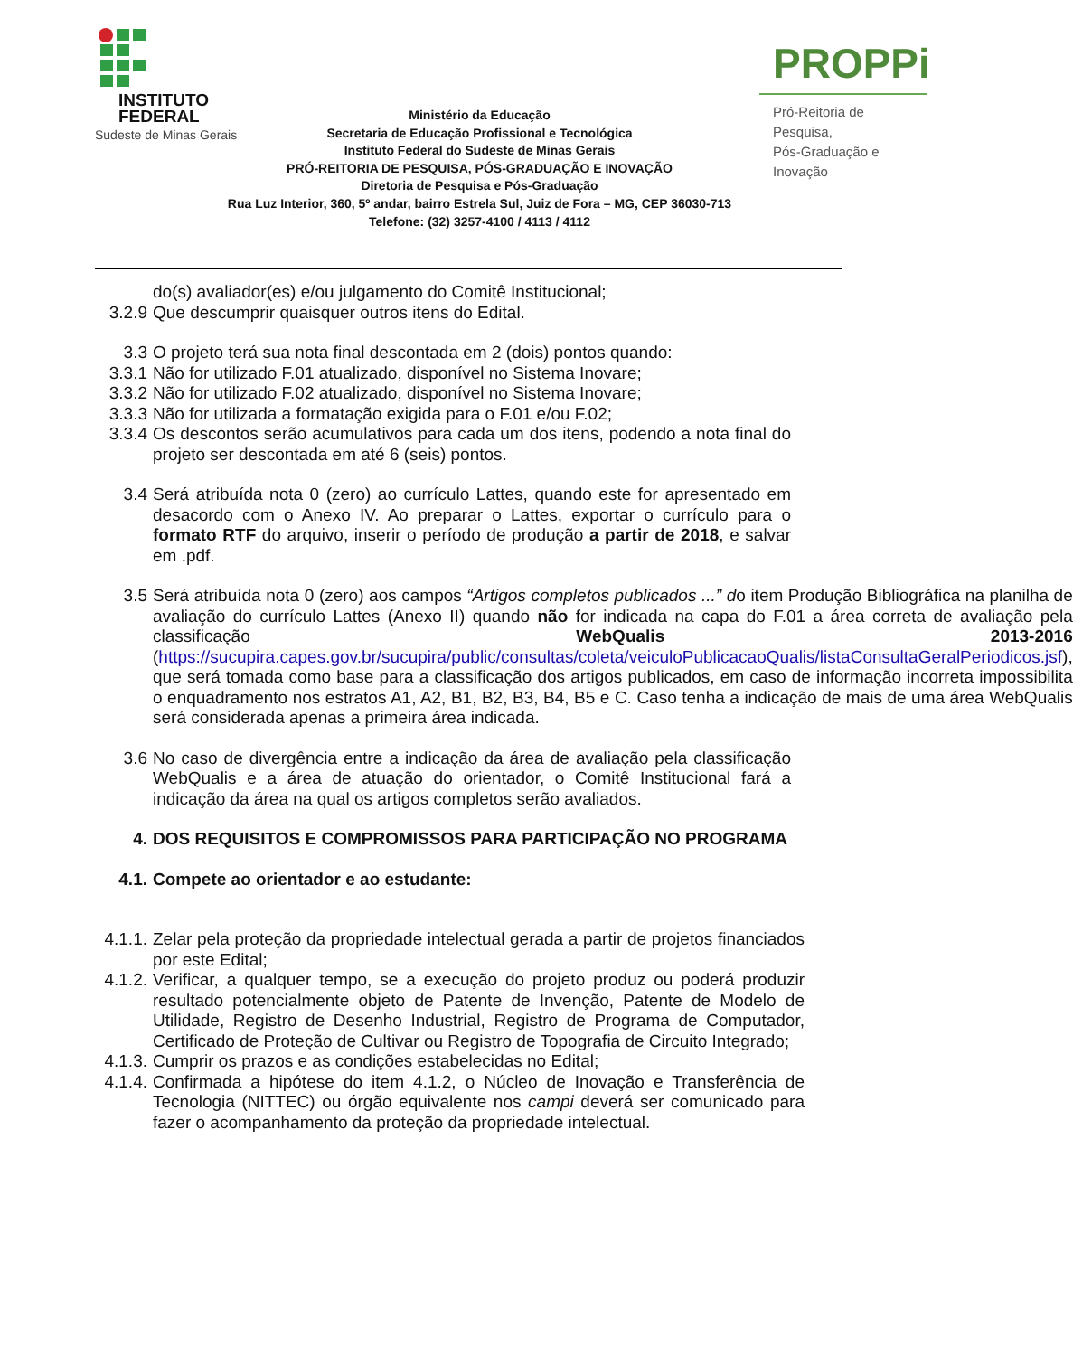INSTITUTO
FEDERAL
Sudeste de Minas Gerais
PROPPi
Pró-Reitoria de Pesquisa,
Pós-Graduação e Inovação
Ministério da Educação
Secretaria de Educação Profissional e Tecnológica
Instituto Federal do Sudeste de Minas Gerais
PRÓ-REITORIA DE PESQUISA, PÓS-GRADUAÇÃO E INOVAÇÃO
Diretoria de Pesquisa e Pós-Graduação
Rua Luz Interior, 360, 5º andar, bairro Estrela Sul, Juiz de Fora – MG, CEP 36030-713
Telefone: (32) 3257-4100 / 4113 / 4112
do(s) avaliador(es) e/ou julgamento do Comitê Institucional;
3.2.9 Que descumprir quaisquer outros itens do Edital.
3.3 O projeto terá sua nota final descontada em 2 (dois) pontos quando:
3.3.1 Não for utilizado F.01 atualizado, disponível no Sistema Inovare;
3.3.2 Não for utilizado F.02 atualizado, disponível no Sistema Inovare;
3.3.3 Não for utilizada a formatação exigida para o F.01 e/ou F.02;
3.3.4 Os descontos serão acumulativos para cada um dos itens, podendo a nota final do projeto ser descontada em até 6 (seis) pontos.
3.4 Será atribuída nota 0 (zero) ao currículo Lattes, quando este for apresentado em desacordo com o Anexo IV. Ao preparar o Lattes, exportar o currículo para o formato RTF do arquivo, inserir o período de produção a partir de 2018, e salvar em .pdf.
3.5 Será atribuída nota 0 (zero) aos campos “Artigos completos publicados ...” do item Produção Bibliográfica na planilha de avaliação do currículo Lattes (Anexo II) quando não for indicada na capa do F.01 a área correta de avaliação pela classificação WebQualis 2013-2016 (https://sucupira.capes.gov.br/sucupira/public/consultas/coleta/veiculoPublicacaoQualis/listaConsultaGeralPeriodicos.jsf), que será tomada como base para a classificação dos artigos publicados, em caso de informação incorreta impossibilita o enquadramento nos estratos A1, A2, B1, B2, B3, B4, B5 e C. Caso tenha a indicação de mais de uma área WebQualis será considerada apenas a primeira área indicada.
3.6 No caso de divergência entre a indicação da área de avaliação pela classificação WebQualis e a área de atuação do orientador, o Comitê Institucional fará a indicação da área na qual os artigos completos serão avaliados.
4. DOS REQUISITOS E COMPROMISSOS PARA PARTICIPAÇÃO NO PROGRAMA
4.1. Compete ao orientador e ao estudante:
4.1.1. Zelar pela proteção da propriedade intelectual gerada a partir de projetos financiados por este Edital;
4.1.2. Verificar, a qualquer tempo, se a execução do projeto produz ou poderá produzir resultado potencialmente objeto de Patente de Invenção, Patente de Modelo de Utilidade, Registro de Desenho Industrial, Registro de Programa de Computador, Certificado de Proteção de Cultivar ou Registro de Topografia de Circuito Integrado;
4.1.3. Cumprir os prazos e as condições estabelecidas no Edital;
4.1.4. Confirmada a hipótese do item 4.1.2, o Núcleo de Inovação e Transferência de Tecnologia (NITTEC) ou órgão equivalente nos campi deverá ser comunicado para fazer o acompanhamento da proteção da propriedade intelectual.